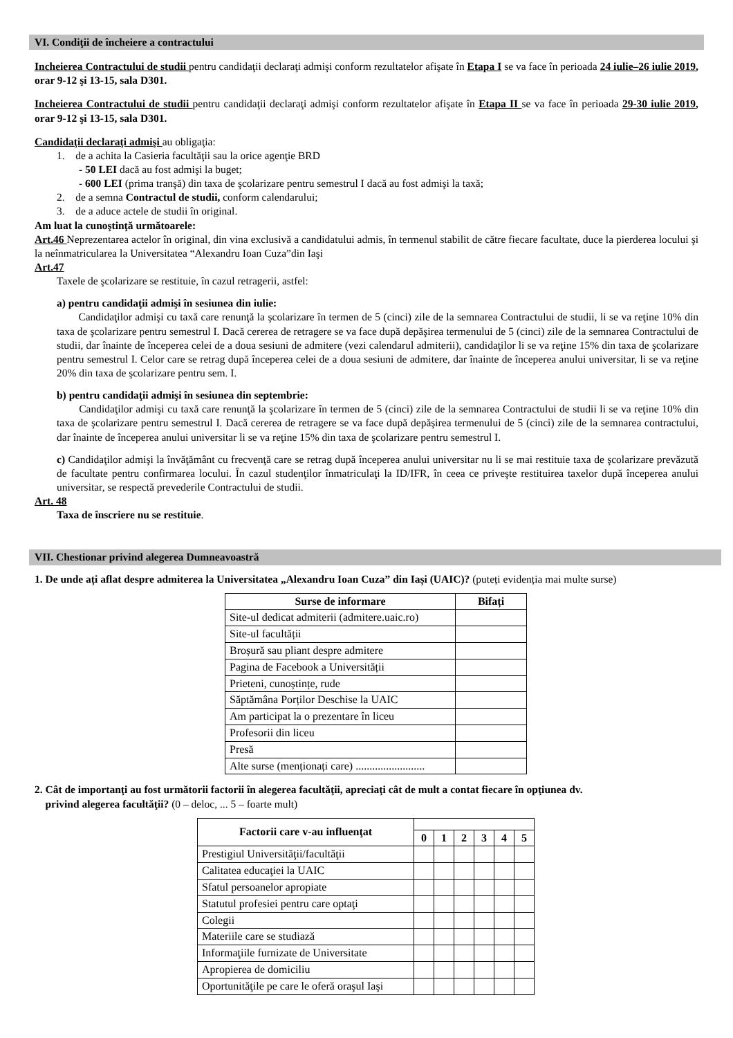VI. Condiţii de încheiere a contractului
Incheierea Contractului de studii pentru candidaţii declaraţi admişi conform rezultatelor afişate în Etapa I se va face în perioada 24 iulie–26 iulie 2019, orar 9-12 şi 13-15, sala D301.
Incheierea Contractului de studii pentru candidaţii declaraţi admişi conform rezultatelor afişate în Etapa II se va face în perioada 29-30 iulie 2019, orar 9-12 şi 13-15, sala D301.
Candidaţii declaraţi admişi au obligaţia:
1. de a achita la Casieria facultăţii sau la orice agenţie BRD
- 50 LEI dacă au fost admişi la buget;
- 600 LEI (prima tranşă) din taxa de şcolarizare pentru semestrul I dacă au fost admişi la taxă;
2. de a semna Contractul de studii, conform calendarului;
3. de a aduce actele de studii în original.
Am luat la cunoştinţă următoarele:
Art.46 Neprezentarea actelor în original, din vina exclusivă a candidatului admis, în termenul stabilit de către fiecare facultate, duce la pierderea locului şi la neînmatricularea la Universitatea “Alexandru Ioan Cuza”din Iaşi
Art.47
Taxele de şcolarizare se restituie, în cazul retragerii, astfel:
a) pentru candidaţii admişi în sesiunea din iulie:
Candidaţilor admişi cu taxă care renunţă la şcolarizare în termen de 5 (cinci) zile de la semnarea Contractului de studii, li se va reţine 10% din taxa de şcolarizare pentru semestrul I. Dacă cererea de retragere se va face după depăşirea termenului de 5 (cinci) zile de la semnarea Contractului de studii, dar înainte de începerea celei de a doua sesiuni de admitere (vezi calendarul admiterii), candidaţilor li se va reţine 15% din taxa de şcolarizare pentru semestrul I. Celor care se retrag după începerea celei de a doua sesiuni de admitere, dar înainte de începerea anului universitar, li se va reţine 20% din taxa de şcolarizare pentru sem. I.
b) pentru candidaţii admişi în sesiunea din septembrie:
Candidaţilor admişi cu taxă care renunţă la şcolarizare în termen de 5 (cinci) zile de la semnarea Contractului de studii li se va reţine 10% din taxa de şcolarizare pentru semestrul I. Dacă cererea de retragere se va face după depăşirea termenului de 5 (cinci) zile de la semnarea contractului, dar înainte de începerea anului universitar li se va reţine 15% din taxa de şcolarizare pentru semestrul I.
c) Candidaţilor admişi la învăţământ cu frecvenţă care se retrag după începerea anului universitar nu li se mai restituie taxa de şcolarizare prevăzută de facultate pentru confirmarea locului. În cazul studenţilor înmatriculaţi la ID/IFR, în ceea ce priveşte restituirea taxelor după începerea anului universitar, se respectă prevederile Contractului de studii.
Art. 48
Taxa de înscriere nu se restituie.
VII. Chestionar privind alegerea Dumneavoastră
1. De unde ați aflat despre admiterea la Universitatea „Alexandru Ioan Cuza” din Iași (UAIC)? (puteți evidenția mai multe surse)
| Surse de informare | Bifați |
| --- | --- |
| Site-ul dedicat admiterii (admitere.uaic.ro) | |
| Site-ul facultății | |
| Broșură sau pliant despre admitere | |
| Pagina de Facebook a Universității | |
| Prieteni, cunoștințe, rude | |
| Săptămâna Porților Deschise la UAIC | |
| Am participat la o prezentare în liceu | |
| Profesorii din liceu | |
| Presă | |
| Alte surse (menționați care) ......................... | |
2. Cât de importanţi au fost următorii factorii în alegerea facultăţii, apreciaţi cât de mult a contat fiecare în opţiunea dv.
privind alegerea facultăţii? (0 – deloc, ... 5 – foarte mult)
| Factorii care v-au influenţat | | | | | | |
| --- | --- | --- | --- | --- | --- | --- |
| | 0 | 1 | 2 | 3 | 4 | 5 |
| Prestigiul Universităţii/facultăţii | | | | | | |
| Calitatea educaţiei la UAIC | | | | | | |
| Sfatul persoanelor apropiate | | | | | | |
| Statutul profesiei pentru care optaţi | | | | | | |
| Colegii | | | | | | |
| Materiile care se studiază | | | | | | |
| Informaţiile furnizate de Universitate | | | | | | |
| Apropierea de domiciliu | | | | | | |
| Oportunităţile pe care le oferă oraşul Iaşi | | | | | | |